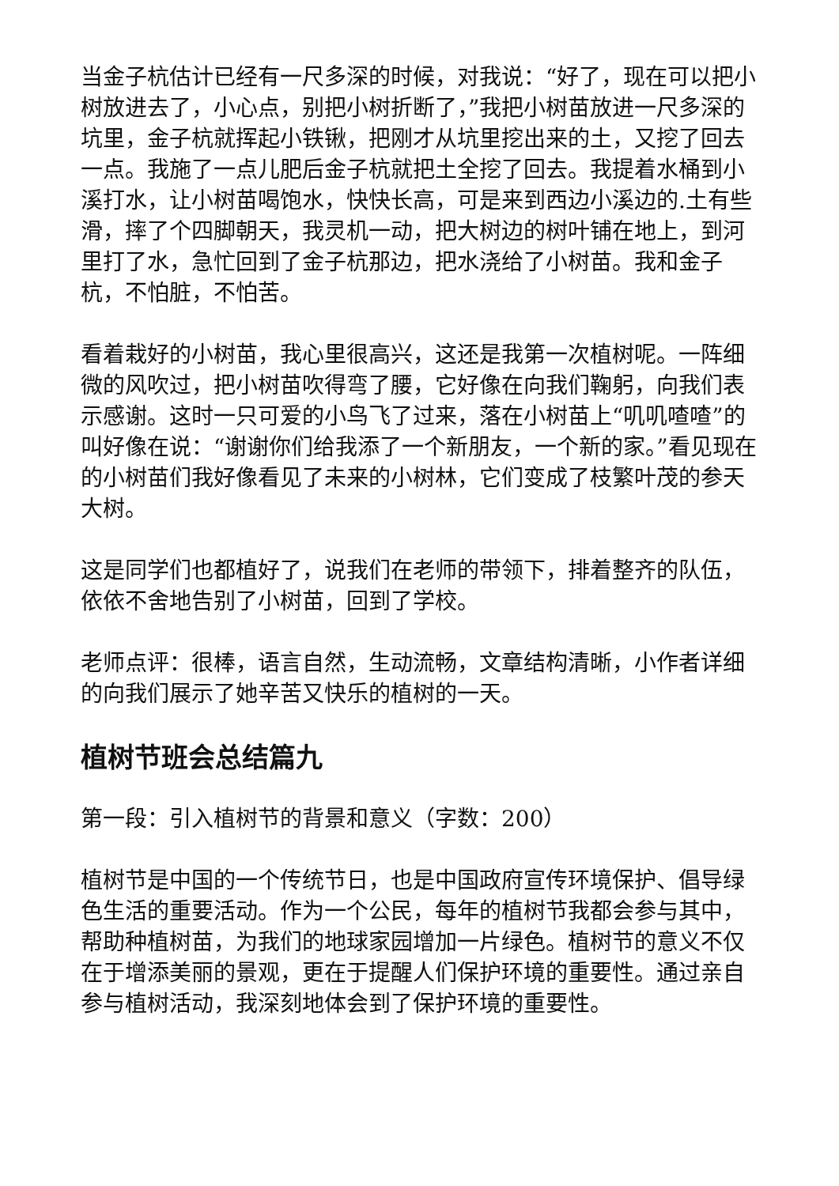当金子杭估计已经有一尺多深的时候，对我说：“好了，现在可以把小树放进去了，小心点，别把小树折断了，”我把小树苗放进一尺多深的坑里，金子杭就挥起小铁锹，把刚才从坑里挖出来的土，又挖了回去一点。我施了一点儿肥后金子杭就把土全挖了回去。我提着水桶到小溪打水，让小树苗喝饱水，快快长高，可是来到西边小溪边的.土有些滑，摔了个四脚朝天，我灵机一动，把大树边的树叶铺在地上，到河里打了水，急忙回到了金子杭那边，把水浇给了小树苗。我和金子杭，不怕脏，不怕苦。
看着栽好的小树苗，我心里很高兴，这还是我第一次植树呢。一阵细微的风吹过，把小树苗吹得弯了腰，它好像在向我们鞠躬，向我们表示感谢。这时一只可爱的小鸟飞了过来，落在小树苗上“叽叽喳喳”的叫好像在说：“谢谢你们给我添了一个新朋友，一个新的家。”看见现在的小树苗们我好像看见了未来的小树林，它们变成了枝繁叶茂的参天大树。
这是同学们也都植好了，说我们在老师的带领下，排着整齐的队伍，依依不舍地告别了小树苗，回到了学校。
老师点评：很棒，语言自然，生动流畅，文章结构清晰，小作者详细的向我们展示了她辛苦又快乐的植树的一天。
植树节班会总结篇九
第一段：引入植树节的背景和意义（字数：200）
植树节是中国的一个传统节日，也是中国政府宣传环境保护、倡导绿色生活的重要活动。作为一个公民，每年的植树节我都会参与其中，帮助种植树苗，为我们的地球家园增加一片绿色。植树节的意义不仅在于增添美丽的景观，更在于提醒人们保护环境的重要性。通过亲自参与植树活动，我深刻地体会到了保护环境的重要性。